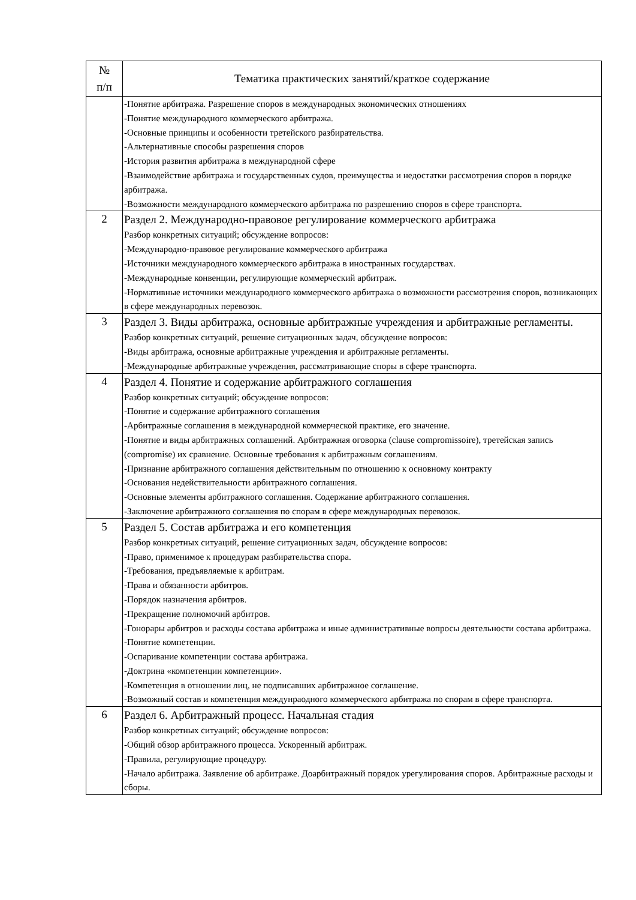| № п/п | Тематика практических занятий/краткое содержание |
| --- | --- |
| | -Понятие арбитража. Разрешение споров в международных экономических отношениях -Понятие международного коммерческого арбитража. -Основные принципы и особенности третейского разбирательства. -Альтернативные способы разрешения споров -История развития арбитража в международной сфере -Взаимодействие арбитража и государственных судов, преимущества и недостатки рассмотрения споров в порядке арбитража. -Возможности международного коммерческого арбитража по разрешению споров в сфере транспорта. |
| 2 | Раздел 2. Международно-правовое регулирование коммерческого арбитража Разбор конкретных ситуаций; обсуждение вопросов: -Международно-правовое регулирование коммерческого арбитража -Источники международного коммерческого арбитража в иностранных государствах. -Международные конвенции, регулирующие коммерческий арбитраж. -Нормативные источники международного коммерческого арбитража о возможности рассмотрения споров, возникающих в сфере международных перевозок. |
| 3 | Раздел 3. Виды арбитража, основные арбитражные учреждения и арбитражные регламенты. Разбор конкретных ситуаций, решение ситуационных задач, обсуждение вопросов: -Виды арбитража, основные арбитражные учреждения и арбитражные регламенты. -Международные арбитражные учреждения, рассматривающие споры в сфере транспорта. |
| 4 | Раздел 4. Понятие и содержание арбитражного соглашения Разбор конкретных ситуаций; обсуждение вопросов: -Понятие и содержание арбитражного соглашения -Арбитражные соглашения в международной коммерческой практике, его значение. -Понятие и виды арбитражных соглашений. Арбитражная оговорка (clause compromissoire), третейская запись (compromise) их сравнение. Основные требования к арбитражным соглашениям. -Признание арбитражного соглашения действительным по отношению к основному контракту -Основания недействительности арбитражного соглашения. -Основные элементы арбитражного соглашения. Содержание арбитражного соглашения. -Заключение арбитражного соглашения по спорам в сфере международных перевозок. |
| 5 | Раздел 5. Состав арбитража и его компетенция Разбор конкретных ситуаций, решение ситуационных задач, обсуждение вопросов: -Право, применимое к процедурам разбирательства спора. -Требования, предъявляемые к арбитрам. -Права и обязанности арбитров. -Порядок назначения арбитров. -Прекращение полномочий арбитров. -Гонорары арбитров и расходы состава арбитража и иные административные вопросы деятельности состава арбитража. -Понятие компетенции. -Оспаривание компетенции состава арбитража. -Доктрина «компетенции компетенции». -Компетенция в отношении лиц, не подписавших арбитражное соглашение. -Возможный состав и компетенция междунраодного коммерческого арбитража по спорам в сфере транспорта. |
| 6 | Раздел 6. Арбитражный процесс. Начальная стадия Разбор конкретных ситуаций; обсуждение вопросов: -Общий обзор арбитражного процесса. Ускоренный арбитраж. -Правила, регулирующие процедуру. -Начало арбитража. Заявление об арбитраже. Доарбитражный порядок урегулирования споров. Арбитражные расходы и сборы. |